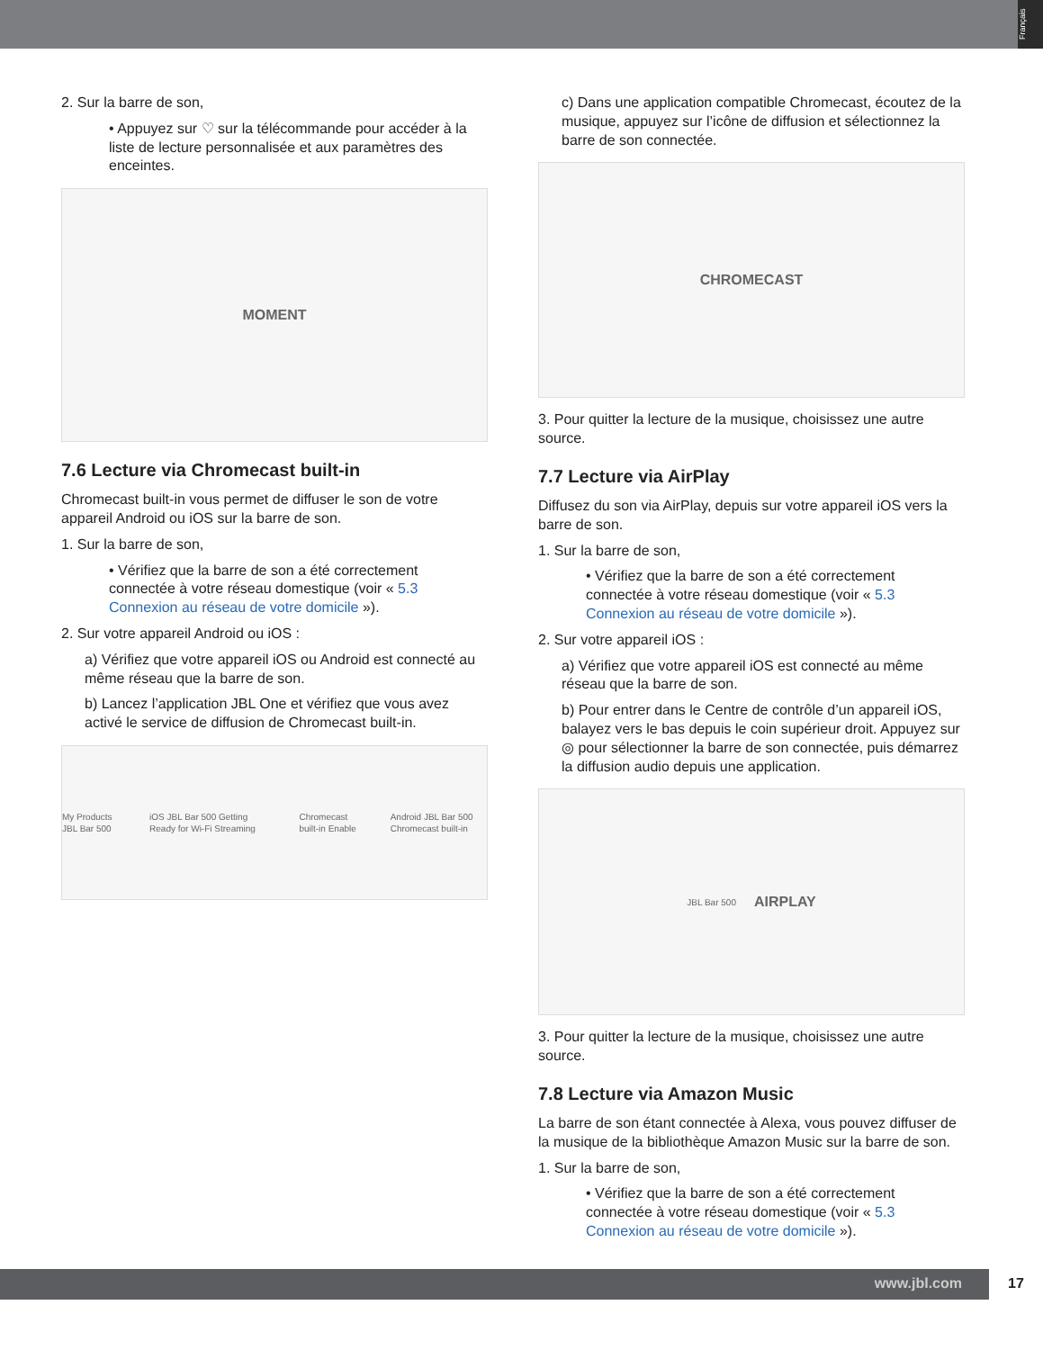Français
2. Sur la barre de son,
• Appuyez sur ♡ sur la télécommande pour accéder à la liste de lecture personnalisée et aux paramètres des enceintes.
MOMENT
7.6 Lecture via Chromecast built-in
Chromecast built-in vous permet de diffuser le son de votre appareil Android ou iOS sur la barre de son.
1. Sur la barre de son,
• Vérifiez que la barre de son a été correctement connectée à votre réseau domestique (voir « 5.3 Connexion au réseau de votre domicile »).
2. Sur votre appareil Android ou iOS :
a) Vérifiez que votre appareil iOS ou Android est connecté au même réseau que la barre de son.
b) Lancez l’application JBL One et vérifiez que vous avez activé le service de diffusion de Chromecast built-in.
My Products JBL Bar 500 iOS JBL Bar 500 Getting Ready for Wi-Fi Streaming Chromecast built-in Enable Android JBL Bar 500 Chromecast built-in
c) Dans une application compatible Chromecast, écoutez de la musique, appuyez sur l’icône de diffusion et sélectionnez la barre de son connectée.
CHROMECAST
3. Pour quitter la lecture de la musique, choisissez une autre source.
7.7 Lecture via AirPlay
Diffusez du son via AirPlay, depuis sur votre appareil iOS vers la barre de son.
1. Sur la barre de son,
• Vérifiez que la barre de son a été correctement connectée à votre réseau domestique (voir « 5.3 Connexion au réseau de votre domicile »).
2. Sur votre appareil iOS :
a) Vérifiez que votre appareil iOS est connecté au même réseau que la barre de son.
b) Pour entrer dans le Centre de contrôle d’un appareil iOS, balayez vers le bas depuis le coin supérieur droit. Appuyez sur ◎ pour sélectionner la barre de son connectée, puis démarrez la diffusion audio depuis une application.
JBL Bar 500 AIRPLAY
3. Pour quitter la lecture de la musique, choisissez une autre source.
7.8 Lecture via Amazon Music
La barre de son étant connectée à Alexa, vous pouvez diffuser de la musique de la bibliothèque Amazon Music sur la barre de son.
1. Sur la barre de son,
• Vérifiez que la barre de son a été correctement connectée à votre réseau domestique (voir « 5.3 Connexion au réseau de votre domicile »).
www.jbl.com 17